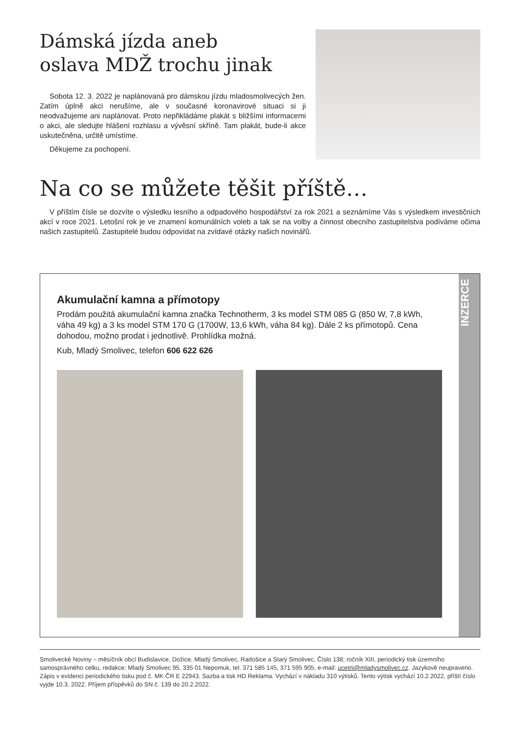Dámská jízda aneb
oslava MDŽ trochu jinak
Sobota 12. 3. 2022 je naplánovaná pro dámskou jízdu mladosmolivecých žen. Zatím úplně akci nerušíme, ale v současné koronavirové situaci si ji neodvažujeme ani naplánovat. Proto nepřikládáme plakát s bližšími informacemi o akci, ale sledujte hlášení rozhlasu a vývěsní skříně. Tam plakát, bude-li akce uskutečněna, určitě umístíme.
Děkujeme za pochopení.
Na co se můžete těšit příště…
V příštím čísle se dozvíte o výsledku lesního a odpadového hospodářství za rok 2021 a seznámíme Vás s výsledkem investičních akcí v roce 2021. Letošní rok je ve znamení komunálních voleb a tak se na volby a činnost obecního zastupitelstva podíváme očima našich zastupitelů. Zastupitelé budou odpovídat na zvídavé otázky našich novinářů.
Akumulační kamna a přímotopy
Prodám použitá akumulační kamna značka Technotherm, 3 ks model STM 085 G (850 W, 7,8 kWh, váha 49 kg) a 3 ks model STM 170 G (1700W, 13,6 kWh, váha 84 kg). Dále 2 ks přímotopů. Cena dohodou, možno prodat i jednotlivě. Prohlídka možná.
Kub, Mladý Smolivec, telefon 606 622 626
INZERCE
Smolivecké Noviny – měsíčník obcí Budislavice, Dožice, Mladý Smolivec, Radošice a Starý Smolivec, Číslo 138; ročník XIII, periodický tisk územního samosprávného celku, redakce: Mladý Smolivec 95, 335 01 Nepomuk, tel. 371 585 145, 371 595 905, e-mail: ucetni@mladysmolivec.cz. Jazykově neupraveno. Zápis v evidenci periodického tisku pod č. MK ČR E 22943. Sazba a tisk HD Reklama. Vychází v nákladu 310 výtisků. Tento výtisk vychází 10.2.2022, příští číslo vyjde 10.3. 2022. Příjem příspěvků do SN č. 139 do 20.2.2022.